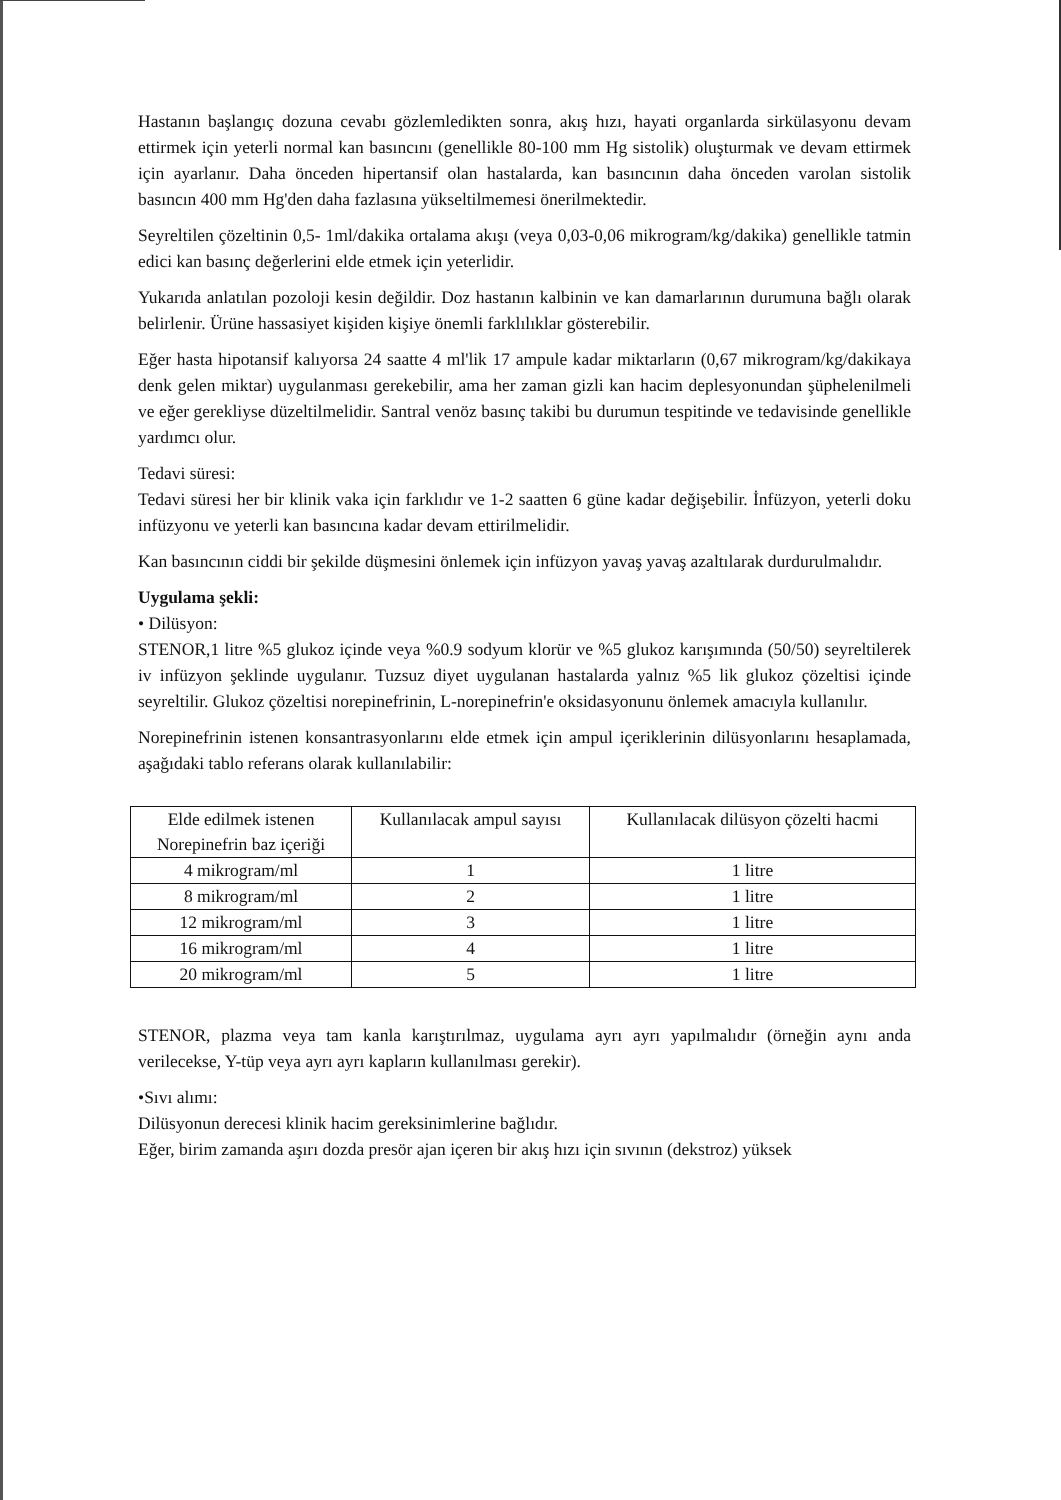Hastanın başlangıç dozuna cevabı gözlemledikten sonra, akış hızı, hayati organlarda sirkülasyonu devam ettirmek için yeterli normal kan basıncını (genellikle 80-100 mm Hg sistolik) oluşturmak ve devam ettirmek için ayarlanır. Daha önceden hipertansif olan hastalarda, kan basıncının daha önceden varolan sistolik basıncın 400 mm Hg'den daha fazlasına yükseltilmemesi önerilmektedir.
Seyreltilen çözeltinin 0,5- 1ml/dakika ortalama akışı (veya 0,03-0,06 mikrogram/kg/dakika) genellikle tatmin edici kan basınç değerlerini elde etmek için yeterlidir.
Yukarıda anlatılan pozoloji kesin değildir. Doz hastanın kalbinin ve kan damarlarının durumuna bağlı olarak belirlenir. Ürüne hassasiyet kişiden kişiye önemli farklılıklar gösterebilir.
Eğer hasta hipotansif kalıyorsa 24 saatte 4 ml'lik 17 ampule kadar miktarların (0,67 mikrogram/kg/dakikaya denk gelen miktar) uygulanması gerekebilir, ama her zaman gizli kan hacim deplesyonundan şüphelenilmeli ve eğer gerekliyse düzeltilmelidir. Santral venöz basınç takibi bu durumun tespitinde ve tedavisinde genellikle yardımcı olur.
Tedavi süresi:
Tedavi süresi her bir klinik vaka için farklıdır ve 1-2 saatten 6 güne kadar değişebilir. İnfüzyon, yeterli doku infüzyonu ve yeterli kan basıncına kadar devam ettirilmelidir.
Kan basıncının ciddi bir şekilde düşmesini önlemek için infüzyon yavaş yavaş azaltılarak durdurulmalıdır.
Uygulama şekli:
• Dilüsyon:
STENOR,1 litre %5 glukoz içinde veya %0.9 sodyum klorür ve %5 glukoz karışımında (50/50) seyreltilerek iv infüzyon şeklinde uygulanır. Tuzsuz diyet uygulanan hastalarda yalnız %5 lik glukoz çözeltisi içinde seyreltilir. Glukoz çözeltisi norepinefrinin, L-norepinefrin'e oksidasyonunu önlemek amacıyla kullanılır.
Norepinefrinin istenen konsantrasyonlarını elde etmek için ampul içeriklerinin dilüsyonlarını hesaplamada, aşağıdaki tablo referans olarak kullanılabilir:
| Elde edilmek istenen Norepinefrin baz içeriği | Kullanılacak ampul sayısı | Kullanılacak dilüsyon çözelti hacmi |
| --- | --- | --- |
| 4 mikrogram/ml | 1 | 1 litre |
| 8 mikrogram/ml | 2 | 1 litre |
| 12 mikrogram/ml | 3 | 1 litre |
| 16 mikrogram/ml | 4 | 1 litre |
| 20 mikrogram/ml | 5 | 1 litre |
STENOR, plazma veya tam kanla karıştırılmaz, uygulama ayrı ayrı yapılmalıdır (örneğin aynı anda verilecekse, Y-tüp veya ayrı ayrı kapların kullanılması gerekir).
•Sıvı alımı:
Dilüsyonun derecesi klinik hacim gereksinimlerine bağlıdır.
Eğer, birim zamanda aşırı dozda presör ajan içeren bir akış hızı için sıvının (dekstroz) yüksek